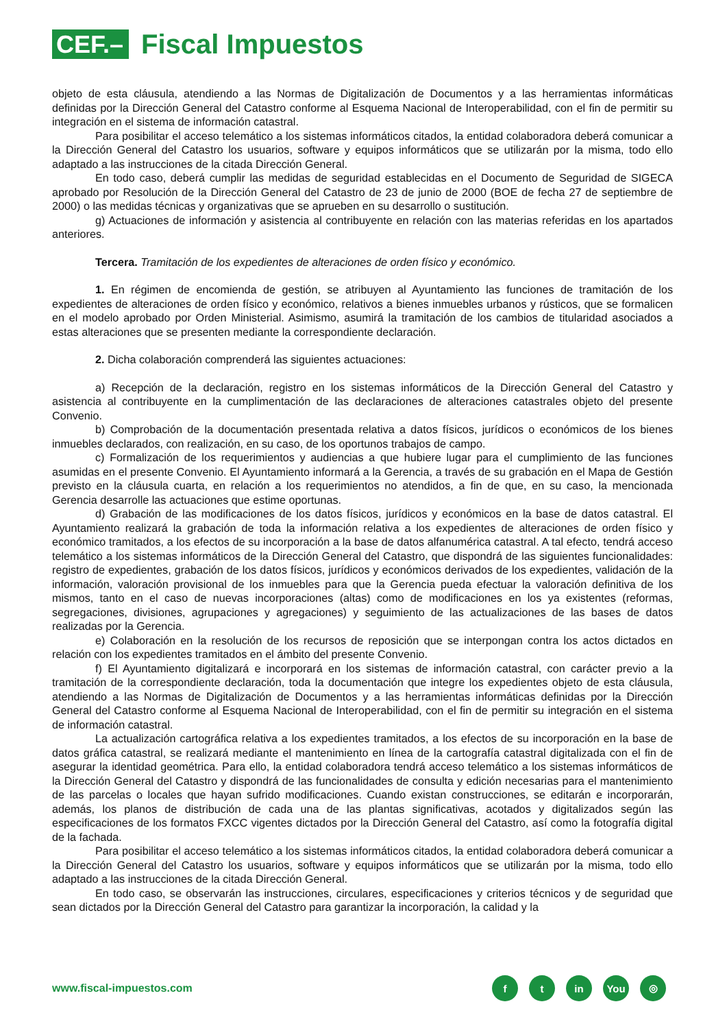CEF.–
Fiscal Impuestos
objeto de esta cláusula, atendiendo a las Normas de Digitalización de Documentos y a las herramientas informáticas definidas por la Dirección General del Catastro conforme al Esquema Nacional de Interoperabilidad, con el fin de permitir su integración en el sistema de información catastral.
Para posibilitar el acceso telemático a los sistemas informáticos citados, la entidad colaboradora deberá comunicar a la Dirección General del Catastro los usuarios, software y equipos informáticos que se utilizarán por la misma, todo ello adaptado a las instrucciones de la citada Dirección General.
En todo caso, deberá cumplir las medidas de seguridad establecidas en el Documento de Seguridad de SIGECA aprobado por Resolución de la Dirección General del Catastro de 23 de junio de 2000 (BOE de fecha 27 de septiembre de 2000) o las medidas técnicas y organizativas que se aprueben en su desarrollo o sustitución.
g) Actuaciones de información y asistencia al contribuyente en relación con las materias referidas en los apartados anteriores.
Tercera. Tramitación de los expedientes de alteraciones de orden físico y económico.
1. En régimen de encomienda de gestión, se atribuyen al Ayuntamiento las funciones de tramitación de los expedientes de alteraciones de orden físico y económico, relativos a bienes inmuebles urbanos y rústicos, que se formalicen en el modelo aprobado por Orden Ministerial. Asimismo, asumirá la tramitación de los cambios de titularidad asociados a estas alteraciones que se presenten mediante la correspondiente declaración.
2. Dicha colaboración comprenderá las siguientes actuaciones:
a) Recepción de la declaración, registro en los sistemas informáticos de la Dirección General del Catastro y asistencia al contribuyente en la cumplimentación de las declaraciones de alteraciones catastrales objeto del presente Convenio.
b) Comprobación de la documentación presentada relativa a datos físicos, jurídicos o económicos de los bienes inmuebles declarados, con realización, en su caso, de los oportunos trabajos de campo.
c) Formalización de los requerimientos y audiencias a que hubiere lugar para el cumplimiento de las funciones asumidas en el presente Convenio. El Ayuntamiento informará a la Gerencia, a través de su grabación en el Mapa de Gestión previsto en la cláusula cuarta, en relación a los requerimientos no atendidos, a fin de que, en su caso, la mencionada Gerencia desarrolle las actuaciones que estime oportunas.
d) Grabación de las modificaciones de los datos físicos, jurídicos y económicos en la base de datos catastral. El Ayuntamiento realizará la grabación de toda la información relativa a los expedientes de alteraciones de orden físico y económico tramitados, a los efectos de su incorporación a la base de datos alfanumérica catastral. A tal efecto, tendrá acceso telemático a los sistemas informáticos de la Dirección General del Catastro, que dispondrá de las siguientes funcionalidades: registro de expedientes, grabación de los datos físicos, jurídicos y económicos derivados de los expedientes, validación de la información, valoración provisional de los inmuebles para que la Gerencia pueda efectuar la valoración definitiva de los mismos, tanto en el caso de nuevas incorporaciones (altas) como de modificaciones en los ya existentes (reformas, segregaciones, divisiones, agrupaciones y agregaciones) y seguimiento de las actualizaciones de las bases de datos realizadas por la Gerencia.
e) Colaboración en la resolución de los recursos de reposición que se interpongan contra los actos dictados en relación con los expedientes tramitados en el ámbito del presente Convenio.
f) El Ayuntamiento digitalizará e incorporará en los sistemas de información catastral, con carácter previo a la tramitación de la correspondiente declaración, toda la documentación que integre los expedientes objeto de esta cláusula, atendiendo a las Normas de Digitalización de Documentos y a las herramientas informáticas definidas por la Dirección General del Catastro conforme al Esquema Nacional de Interoperabilidad, con el fin de permitir su integración en el sistema de información catastral.
La actualización cartográfica relativa a los expedientes tramitados, a los efectos de su incorporación en la base de datos gráfica catastral, se realizará mediante el mantenimiento en línea de la cartografía catastral digitalizada con el fin de asegurar la identidad geométrica. Para ello, la entidad colaboradora tendrá acceso telemático a los sistemas informáticos de la Dirección General del Catastro y dispondrá de las funcionalidades de consulta y edición necesarias para el mantenimiento de las parcelas o locales que hayan sufrido modificaciones. Cuando existan construcciones, se editarán e incorporarán, además, los planos de distribución de cada una de las plantas significativas, acotados y digitalizados según las especificaciones de los formatos FXCC vigentes dictados por la Dirección General del Catastro, así como la fotografía digital de la fachada.
Para posibilitar el acceso telemático a los sistemas informáticos citados, la entidad colaboradora deberá comunicar a la Dirección General del Catastro los usuarios, software y equipos informáticos que se utilizarán por la misma, todo ello adaptado a las instrucciones de la citada Dirección General.
En todo caso, se observarán las instrucciones, circulares, especificaciones y criterios técnicos y de seguridad que sean dictados por la Dirección General del Catastro para garantizar la incorporación, la calidad y la
www.fiscal-impuestos.com
ft in You ◎